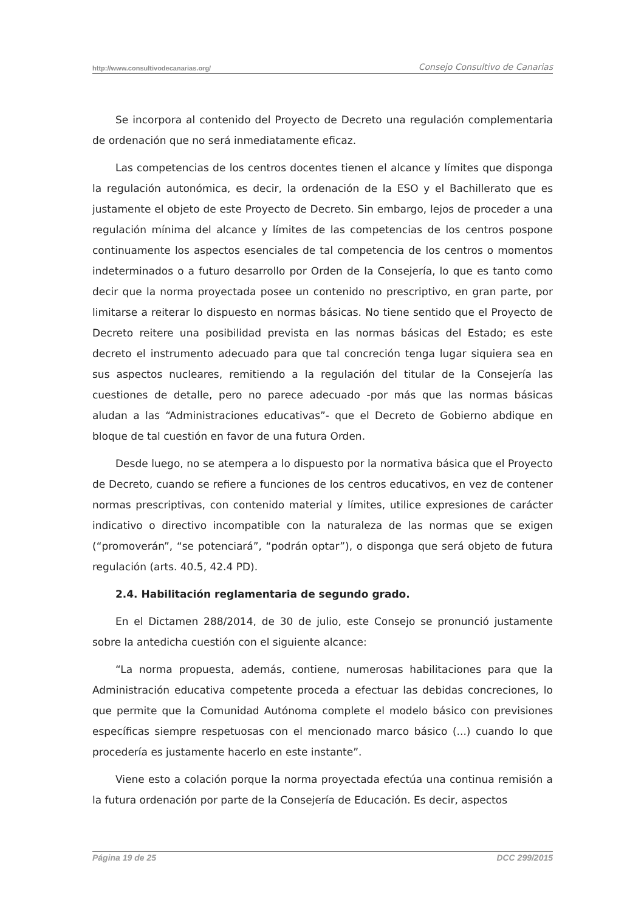http://www.consultivodecanarias.org/ Consejo Consultivo de Canarias
Se incorpora al contenido del Proyecto de Decreto una regulación complementaria de ordenación que no será inmediatamente eficaz.
Las competencias de los centros docentes tienen el alcance y límites que disponga la regulación autonómica, es decir, la ordenación de la ESO y el Bachillerato que es justamente el objeto de este Proyecto de Decreto. Sin embargo, lejos de proceder a una regulación mínima del alcance y límites de las competencias de los centros pospone continuamente los aspectos esenciales de tal competencia de los centros o momentos indeterminados o a futuro desarrollo por Orden de la Consejería, lo que es tanto como decir que la norma proyectada posee un contenido no prescriptivo, en gran parte, por limitarse a reiterar lo dispuesto en normas básicas. No tiene sentido que el Proyecto de Decreto reitere una posibilidad prevista en las normas básicas del Estado; es este decreto el instrumento adecuado para que tal concreción tenga lugar siquiera sea en sus aspectos nucleares, remitiendo a la regulación del titular de la Consejería las cuestiones de detalle, pero no parece adecuado -por más que las normas básicas aludan a las “Administraciones educativas”- que el Decreto de Gobierno abdique en bloque de tal cuestión en favor de una futura Orden.
Desde luego, no se atempera a lo dispuesto por la normativa básica que el Proyecto de Decreto, cuando se refiere a funciones de los centros educativos, en vez de contener normas prescriptivas, con contenido material y límites, utilice expresiones de carácter indicativo o directivo incompatible con la naturaleza de las normas que se exigen (“promoverán”, “se potenciará”, “podrán optar”), o disponga que será objeto de futura regulación (arts. 40.5, 42.4 PD).
2.4. Habilitación reglamentaria de segundo grado.
En el Dictamen 288/2014, de 30 de julio, este Consejo se pronunció justamente sobre la antedicha cuestión con el siguiente alcance:
“La norma propuesta, además, contiene, numerosas habilitaciones para que la Administración educativa competente proceda a efectuar las debidas concreciones, lo que permite que la Comunidad Autónoma complete el modelo básico con previsiones específicas siempre respetuosas con el mencionado marco básico (...) cuando lo que procedería es justamente hacerlo en este instante”.
Viene esto a colación porque la norma proyectada efectúa una continua remisión a la futura ordenación por parte de la Consejería de Educación. Es decir, aspectos
Página 19 de 25 DCC 299/2015